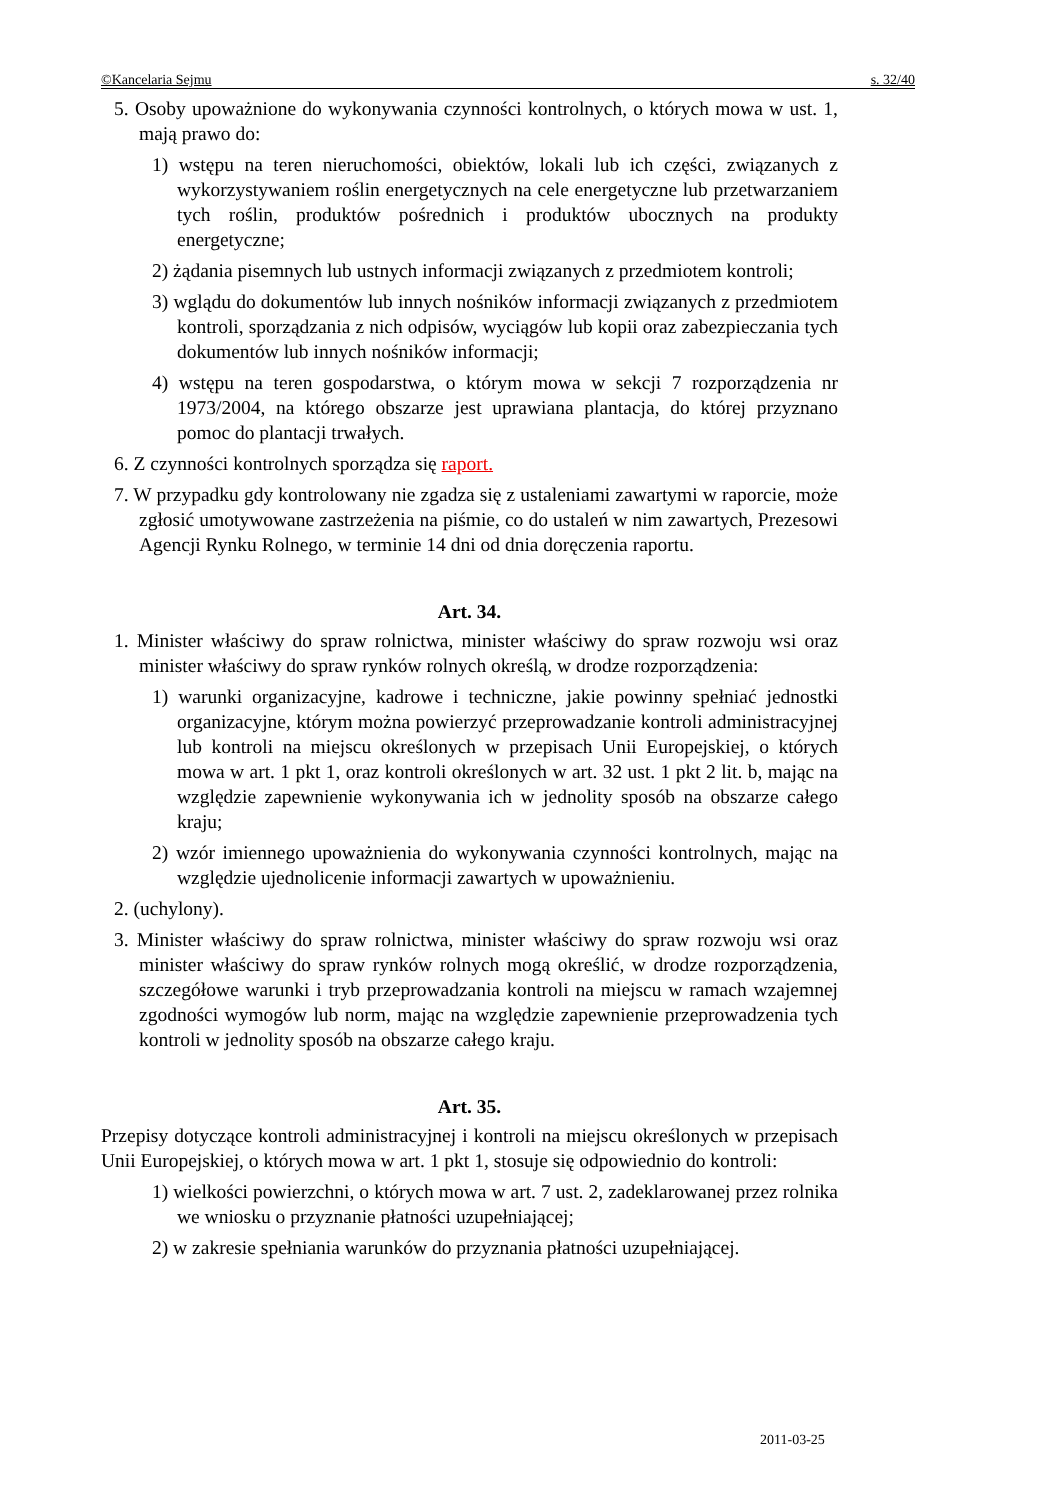©Kancelaria Sejmu s. 32/40
5. Osoby upoważnione do wykonywania czynności kontrolnych, o których mowa w ust. 1, mają prawo do:
1) wstępu na teren nieruchomości, obiektów, lokali lub ich części, związanych z wykorzystywaniem roślin energetycznych na cele energetyczne lub przetwarzaniem tych roślin, produktów pośrednich i produktów ubocznych na produkty energetyczne;
2) żądania pisemnych lub ustnych informacji związanych z przedmiotem kontroli;
3) wglądu do dokumentów lub innych nośników informacji związanych z przedmiotem kontroli, sporządzania z nich odpisów, wyciągów lub kopii oraz zabezpieczania tych dokumentów lub innych nośników informacji;
4) wstępu na teren gospodarstwa, o którym mowa w sekcji 7 rozporządzenia nr 1973/2004, na którego obszarze jest uprawiana plantacja, do której przyznano pomoc do plantacji trwałych.
6. Z czynności kontrolnych sporządza się raport.
7. W przypadku gdy kontrolowany nie zgadza się z ustaleniami zawartymi w raporcie, może zgłosić umotywowane zastrzeżenia na piśmie, co do ustaleń w nim zawartych, Prezesowi Agencji Rynku Rolnego, w terminie 14 dni od dnia doręczenia raportu.
Art. 34.
1. Minister właściwy do spraw rolnictwa, minister właściwy do spraw rozwoju wsi oraz minister właściwy do spraw rynków rolnych określą, w drodze rozporządzenia:
1) warunki organizacyjne, kadrowe i techniczne, jakie powinny spełniać jednostki organizacyjne, którym można powierzyć przeprowadzanie kontroli administracyjnej lub kontroli na miejscu określonych w przepisach Unii Europejskiej, o których mowa w art. 1 pkt 1, oraz kontroli określonych w art. 32 ust. 1 pkt 2 lit. b, mając na względzie zapewnienie wykonywania ich w jednolity sposób na obszarze całego kraju;
2) wzór imiennego upoważnienia do wykonywania czynności kontrolnych, mając na względzie ujednolicenie informacji zawartych w upoważnieniu.
2. (uchylony).
3. Minister właściwy do spraw rolnictwa, minister właściwy do spraw rozwoju wsi oraz minister właściwy do spraw rynków rolnych mogą określić, w drodze rozporządzenia, szczegółowe warunki i tryb przeprowadzania kontroli na miejscu w ramach wzajemnej zgodności wymogów lub norm, mając na względzie zapewnienie przeprowadzenia tych kontroli w jednolity sposób na obszarze całego kraju.
Art. 35.
Przepisy dotyczące kontroli administracyjnej i kontroli na miejscu określonych w przepisach Unii Europejskiej, o których mowa w art. 1 pkt 1, stosuje się odpowiednio do kontroli:
1) wielkości powierzchni, o których mowa w art. 7 ust. 2, zadeklarowanej przez rolnika we wniosku o przyznanie płatności uzupełniającej;
2) w zakresie spełniania warunków do przyznania płatności uzupełniającej.
2011-03-25